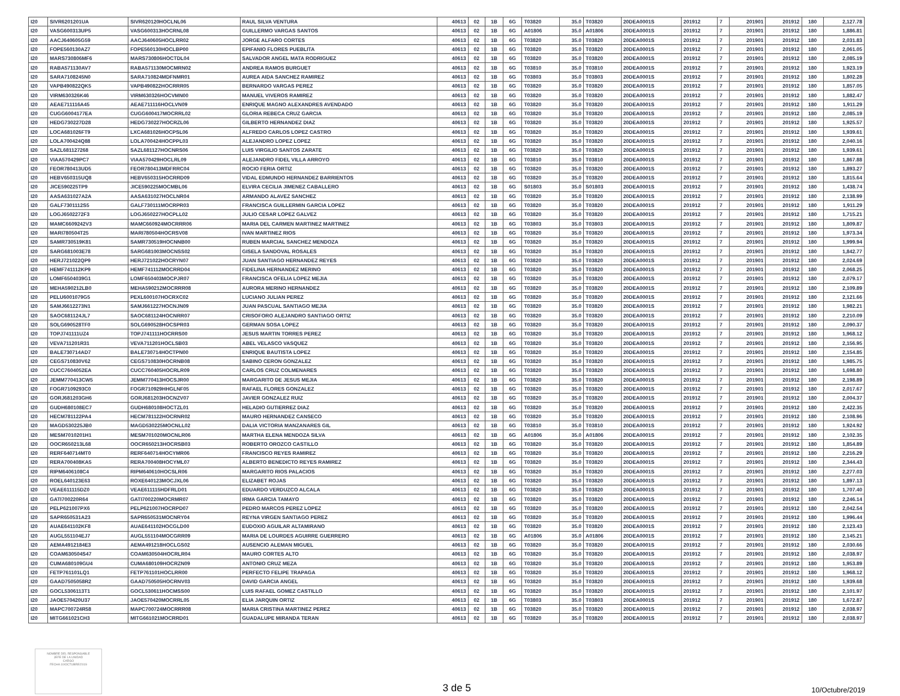| I20 | SIVR6201201UA | SIVR620120HOCLNL06 | RAUL SILVA VENTURA | 40613 | 02 | 1B | 6G | T03820 | 35.0 | T03820 | 20DEA0001S | 201912 | 7 | 201901 | 201912 | 180 | 2,127.78 |
| I20 | VASG600313UP5 | VASG600313HOCRNL08 | GUILLERMO VARGAS SANTOS | 40613 | 02 | 1B | 6G | A01806 | 35.0 | A01806 | 20DEA0001S | 201912 | 7 | 201901 | 201912 | 180 | 1,886.81 |
| I20 | AACJ640605G59 | AACJ640605HOCLRR02 | JORGE ALFARO CORTES | 40613 | 02 | 1B | 6G | T03820 | 35.0 | T03820 | 20DEA0001S | 201912 | 7 | 201901 | 201912 | 180 | 2,031.83 |
| I20 | FOPE560130AZ7 | FOPE560130HOCLBP00 | EPIFANIO FLORES PUEBLITA | 40613 | 02 | 1B | 6G | T03820 | 35.0 | T03820 | 20DEA0001S | 201912 | 7 | 201901 | 201912 | 180 | 2,061.05 |
| I20 | MARS730806MF6 | MARS730806HOCTDL04 | SALVADOR ANGEL MATA RODRIGUEZ | 40613 | 02 | 1B | 6G | T03820 | 35.0 | T03820 | 20DEA0001S | 201912 | 7 | 201901 | 201912 | 180 | 2,085.19 |
| I20 | RABA571130AV7 | RABA571130MOCMRN02 | ANDREA RAMOS BURGUET | 40613 | 02 | 1B | 6G | T03810 | 35.0 | T03810 | 20DEA0001S | 201912 | 7 | 201901 | 201912 | 180 | 1,923.19 |
| I20 | SARA7108245N0 | SARA710824MDFNMR01 | AUREA AIDA SANCHEZ RAMIREZ | 40613 | 02 | 1B | 6G | T03803 | 35.0 | T03803 | 20DEA0001S | 201912 | 7 | 201901 | 201912 | 180 | 1,802.28 |
| I20 | VAPB490822QK5 | VAPB490822HOCRRR05 | BERNARDO VARGAS PEREZ | 40613 | 02 | 1B | 6G | T03820 | 35.0 | T03820 | 20DEA0001S | 201912 | 7 | 201901 | 201912 | 180 | 1,857.05 |
| I20 | VIRM630326K46 | VIRM630326HOCVMN00 | MANUEL VIVEROS RAMIREZ | 40613 | 02 | 1B | 6G | T03820 | 35.0 | T03820 | 20DEA0001S | 201912 | 7 | 201901 | 201912 | 180 | 1,882.47 |
| I20 | AEAE711116A45 | AEAE711116HOCLVN09 | ENRIQUE MAGNO ALEXANDRES AVENDADO | 40613 | 02 | 1B | 6G | T03820 | 35.0 | T03820 | 20DEA0001S | 201912 | 7 | 201901 | 201912 | 180 | 1,911.29 |
| I20 | CUGG6004177EA | CUGG600417MOCRRL02 | GLORIA REBECA CRUZ GARCIA | 40613 | 02 | 1B | 6G | T03820 | 35.0 | T03820 | 20DEA0001S | 201912 | 7 | 201901 | 201912 | 180 | 2,085.19 |
| I20 | HEDG730227D28 | HEDG730227HOCRZL06 | GILBERTO HERNANDEZ DIAZ | 40613 | 02 | 1B | 6G | T03820 | 35.0 | T03820 | 20DEA0001S | 201912 | 7 | 201901 | 201912 | 180 | 1,925.57 |
| I20 | LOCA681026FT9 | LXCA681026HOCPSL06 | ALFREDO CARLOS LOPEZ CASTRO | 40613 | 02 | 1B | 6G | T03820 | 35.0 | T03820 | 20DEA0001S | 201912 | 7 | 201901 | 201912 | 180 | 1,939.61 |
| I20 | LOLA700424Q88 | LOLA700424HOCPPL03 | ALEJANDRO LOPEZ LOPEZ | 40613 | 02 | 1B | 6G | T03820 | 35.0 | T03820 | 20DEA0001S | 201912 | 7 | 201901 | 201912 | 180 | 2,040.16 |
| I20 | SAZL681127268 | SAZL681127HOCNRS06 | LUIS VIRGILIO SANTOS ZARATE | 40613 | 02 | 1B | 6G | T03820 | 35.0 | T03820 | 20DEA0001S | 201912 | 7 | 201901 | 201912 | 180 | 1,939.61 |
| I20 | VIAA570429PC7 | VIAA570429HOCLRL09 | ALEJANDRO FIDEL VILLA ARROYO | 40613 | 02 | 1B | 6G | T03810 | 35.0 | T03810 | 20DEA0001S | 201912 | 7 | 201901 | 201912 | 180 | 1,867.88 |
| I20 | FEOR780413UD5 | FEOR780413MDFRRC04 | ROCIO FERIA ORTIZ | 40613 | 02 | 1B | 6G | T03820 | 35.0 | T03820 | 20DEA0001S | 201912 | 7 | 201901 | 201912 | 180 | 1,893.27 |
| I20 | HEBV650315UQ8 | HEBV650315HOCRRD09 | VIDAL EDMUNDO HERNANDEZ BARRIENTOS | 40613 | 02 | 1B | 6G | T03820 | 35.0 | T03820 | 20DEA0001S | 201912 | 7 | 201901 | 201912 | 180 | 1,815.64 |
| I20 | JICE590225TP9 | JICE590225MOCMBL06 | ELVIRA CECILIA JIMENEZ CABALLERO | 40613 | 02 | 1B | 6G | S01803 | 35.0 | S01803 | 20DEA0001S | 201912 | 7 | 201901 | 201912 | 180 | 1,438.74 |
| I20 | AASA631027A2A | AASA631027HOCLNR04 | ARMANDO ALAVEZ SANCHEZ | 40613 | 02 | 1B | 6G | T03820 | 35.0 | T03820 | 20DEA0001S | 201912 | 7 | 201901 | 201912 | 180 | 2,138.99 |
| I20 | GALF7301112S5 | GALF730111MOCRPR03 | FRANCISCA GUILLERMIN GARCIA LOPEZ | 40613 | 02 | 1B | 6G | T03820 | 35.0 | T03820 | 20DEA0001S | 201912 | 7 | 201901 | 201912 | 180 | 1,911.29 |
| I20 | LOGJ6502272F3 | LOGJ650227HOCPLL02 | JULIO CESAR LOPEZ GALVEZ | 40613 | 02 | 1B | 6G | T03820 | 35.0 | T03820 | 20DEA0001S | 201912 | 7 | 201901 | 201912 | 180 | 1,715.21 |
| I20 | MAMC6609242V3 | MAMC660924MOCRRR06 | MARIA DEL CARMEN MARTINEZ MARTINEZ | 40613 | 02 | 1B | 6G | T03803 | 35.0 | T03803 | 20DEA0001S | 201912 | 7 | 201901 | 201912 | 180 | 1,809.87 |
| I20 | MARI780504T25 | MARI780504HOCRSV08 | IVAN MARTINEZ RIOS | 40613 | 02 | 1B | 6G | T03820 | 35.0 | T03820 | 20DEA0001S | 201912 | 7 | 201901 | 201912 | 180 | 1,973.34 |
| I20 | SAMR730519K81 | SAMR730519HOCNNB00 | RUBEN MARCIAL SANCHEZ MENDOZA | 40613 | 02 | 1B | 6G | T03820 | 35.0 | T03820 | 20DEA0001S | 201912 | 7 | 201901 | 201912 | 180 | 1,999.94 |
| I20 | SARG681003E78 | SARG681003MOCNSS02 | GISELA SANDOVAL ROSALES | 40613 | 02 | 1B | 6G | T03820 | 35.0 | T03820 | 20DEA0001S | 201912 | 7 | 201901 | 201912 | 180 | 1,842.77 |
| I20 | HERJ721022QP9 | HERJ721022HOCRYN07 | JUAN SANTIAGO HERNANDEZ REYES | 40613 | 02 | 1B | 6G | T03820 | 35.0 | T03820 | 20DEA0001S | 201912 | 7 | 201901 | 201912 | 180 | 2,024.69 |
| I20 | HEMF741112KP9 | HEMF741112MOCRRD04 | FIDELINA HERNANDEZ MERINO | 40613 | 02 | 1B | 6G | T03820 | 35.0 | T03820 | 20DEA0001S | 201912 | 7 | 201901 | 201912 | 180 | 2,068.25 |
| I20 | LOMF6504039G1 | LOMF650403MOCPJR07 | FRANCISCA OFELIA LOPEZ MEJIA | 40613 | 02 | 1B | 6G | T03820 | 35.0 | T03820 | 20DEA0001S | 201912 | 7 | 201901 | 201912 | 180 | 2,079.17 |
| I20 | MEHA590212LB0 | MEHA590212MOCRRR08 | AURORA MERINO HERNANDEZ | 40613 | 02 | 1B | 6G | T03820 | 35.0 | T03820 | 20DEA0001S | 201912 | 7 | 201901 | 201912 | 180 | 2,109.89 |
| I20 | PELU6001079G5 | PEXL600107HOCRXC02 | LUCIANO JULIAN PEREZ | 40613 | 02 | 1B | 6G | T03820 | 35.0 | T03820 | 20DEA0001S | 201912 | 7 | 201901 | 201912 | 180 | 2,121.66 |
| I20 | SAMJ6612273N1 | SAMJ661227HOCNJN09 | JUAN PASCUAL SANTIAGO MEJIA | 40613 | 02 | 1B | 6G | T03820 | 35.0 | T03820 | 20DEA0001S | 201912 | 7 | 201901 | 201912 | 180 | 1,982.21 |
| I20 | SAOC681124JL7 | SAOC681124HOCNRR07 | CRISOFORO ALEJANDRO SANTIAGO ORTIZ | 40613 | 02 | 1B | 6G | T03820 | 35.0 | T03820 | 20DEA0001S | 201912 | 7 | 201901 | 201912 | 180 | 2,210.09 |
| I20 | SOLG690528TF0 | SOLG690528HOCSPR03 | GERMAN SOSA LOPEZ | 40613 | 02 | 1B | 6G | T03820 | 35.0 | T03820 | 20DEA0001S | 201912 | 7 | 201901 | 201912 | 180 | 2,090.37 |
| I20 | TOPJ741111UZ4 | TOPJ741111HOCRRS00 | JESUS MARTIN TORRES PEREZ | 40613 | 02 | 1B | 6G | T03820 | 35.0 | T03820 | 20DEA0001S | 201912 | 7 | 201901 | 201912 | 180 | 1,968.12 |
| I20 | VEVA711201R31 | VEVA711201HOCLSB03 | ABEL VELASCO VASQUEZ | 40613 | 02 | 1B | 6G | T03820 | 35.0 | T03820 | 20DEA0001S | 201912 | 7 | 201901 | 201912 | 180 | 2,156.95 |
| I20 | BALE730714AD7 | BALE730714HOCTPN00 | ENRIQUE BAUTISTA LOPEZ | 40613 | 02 | 1B | 6G | T03820 | 35.0 | T03820 | 20DEA0001S | 201912 | 7 | 201901 | 201912 | 180 | 2,154.85 |
| I20 | CEGS710830V62 | CEGS710830HOCRNB08 | SABINO CERON GONZALEZ | 40613 | 02 | 1B | 6G | T03820 | 35.0 | T03820 | 20DEA0001S | 201912 | 7 | 201901 | 201912 | 180 | 1,985.75 |
| I20 | CUCC7604052EA | CUCC760405HOCRLR09 | CARLOS CRUZ COLMENARES | 40613 | 02 | 1B | 6G | T03820 | 35.0 | T03820 | 20DEA0001S | 201912 | 7 | 201901 | 201912 | 180 | 1,698.80 |
| I20 | JEMM770413CW5 | JEMM770413HOCSJR00 | MARGARITO DE JESUS MEJIA | 40613 | 02 | 1B | 6G | T03820 | 35.0 | T03820 | 20DEA0001S | 201912 | 7 | 201901 | 201912 | 180 | 2,198.89 |
| I20 | FOGR7109293C0 | FOGR710929HHGLNF05 | RAFAEL FLORES GONZALEZ | 40613 | 02 | 1B | 6G | T03820 | 35.0 | T03820 | 20DEA0001S | 201912 | 7 | 201901 | 201912 | 180 | 2,017.67 |
| I20 | GORJ681203GH6 | GORJ681203HOCNZV07 | JAVIER GONZALEZ RUIZ | 40613 | 02 | 1B | 6G | T03820 | 35.0 | T03820 | 20DEA0001S | 201912 | 7 | 201901 | 201912 | 180 | 2,004.37 |
| I20 | GUDH680108EC7 | GUDH680108HOCTZL01 | HELADIO GUTIERREZ DIAZ | 40613 | 02 | 1B | 6G | T03820 | 35.0 | T03820 | 20DEA0001S | 201912 | 7 | 201901 | 201912 | 180 | 2,422.35 |
| I20 | HECM781122PA4 | HECM781122HOCRNR02 | MAURO HERNANDEZ CANSECO | 40613 | 02 | 1B | 6G | T03820 | 35.0 | T03820 | 20DEA0001S | 201912 | 7 | 201901 | 201912 | 180 | 2,108.96 |
| I20 | MAGD530225JB0 | MAGD530225MOCNLL02 | DALIA VICTORIA MANZANARES GIL | 40613 | 02 | 1B | 6G | T03810 | 35.0 | T03810 | 20DEA0001S | 201912 | 7 | 201901 | 201912 | 180 | 1,924.92 |
| I20 | MESM7010201H1 | MESM701020MOCNLR06 | MARTHA ELENA MENDOZA SILVA | 40613 | 02 | 1B | 6G | A01806 | 35.0 | A01806 | 20DEA0001S | 201912 | 7 | 201901 | 201912 | 180 | 2,102.35 |
| I20 | OOCR650213L68 | OOCR650213HOCRSB03 | ROBERTO OROZCO CASTILLO | 40613 | 02 | 1B | 6G | T03820 | 35.0 | T03820 | 20DEA0001S | 201912 | 7 | 201901 | 201912 | 180 | 1,854.89 |
| I20 | RERF640714MT0 | RERF640714HOCYMR06 | FRANCISCO REYES RAMIREZ | 40613 | 02 | 1B | 6G | T03820 | 35.0 | T03820 | 20DEA0001S | 201912 | 7 | 201901 | 201912 | 180 | 2,216.29 |
| I20 | RERA700408KA5 | RERA700408HOCYML07 | ALBERTO BENEDICTO REYES RAMIREZ | 40613 | 02 | 1B | 6G | T03820 | 35.0 | T03820 | 20DEA0001S | 201912 | 7 | 201901 | 201912 | 180 | 2,344.43 |
| I20 | RIPM6406108C4 | RIPM640610HOCSLR06 | MARGARITO RIOS PALACIOS | 40613 | 02 | 1B | 6G | T03820 | 35.0 | T03820 | 20DEA0001S | 201912 | 7 | 201901 | 201912 | 180 | 2,277.03 |
| I20 | ROEL640123E63 | ROXE640123MOCJXL06 | ELIZABET ROJAS | 40613 | 02 | 1B | 6G | T03820 | 35.0 | T03820 | 20DEA0001S | 201912 | 7 | 201901 | 201912 | 180 | 1,897.13 |
| I20 | VEAE611115DZ0 | VEAE611115HDFRLD01 | EDUARDO VERDUZCO ALCALA | 40613 | 02 | 1B | 6G | T03820 | 35.0 | T03820 | 20DEA0001S | 201912 | 7 | 201901 | 201912 | 180 | 1,707.40 |
| I20 | GATI700220R64 | GATI700220MOCRMR07 | IRMA GARCIA TAMAYO | 40613 | 02 | 1B | 6G | T03820 | 35.0 | T03820 | 20DEA0001S | 201912 | 7 | 201901 | 201912 | 180 | 2,246.14 |
| I20 | PELP621007PX6 | PELP621007HOCRPD07 | PEDRO MARCOS PEREZ LOPEZ | 40613 | 02 | 1B | 6G | T03820 | 35.0 | T03820 | 20DEA0001S | 201912 | 7 | 201901 | 201912 | 180 | 2,042.54 |
| I20 | SAPR650531A23 | SAPR650531MOCNRY04 | REYNA VIRGEN SANTIAGO PEREZ | 40613 | 02 | 1B | 6G | T03820 | 35.0 | T03820 | 20DEA0001S | 201912 | 7 | 201901 | 201912 | 180 | 1,996.44 |
| I20 | AUAE641102KF8 | AUAE641102HOCGLD00 | EUDOXIO AGUILAR ALTAMIRANO | 40613 | 02 | 1B | 6G | T03820 | 35.0 | T03820 | 20DEA0001S | 201912 | 7 | 201901 | 201912 | 180 | 2,123.43 |
| I20 | AUGL551104EJ7 | AUGL551104MOCGRR09 | MARIA DE LOURDES AGUIRRE GUERRERO | 40613 | 02 | 1B | 6G | A01806 | 35.0 | A01806 | 20DEA0001S | 201912 | 7 | 201901 | 201912 | 180 | 2,145.21 |
| I20 | AEMA4912184E3 | AEMA491218HOCLGS02 | AUSENCIO ALEMAN MIGUEL | 40613 | 02 | 1B | 6G | T03820 | 35.0 | T03820 | 20DEA0001S | 201912 | 7 | 201901 | 201912 | 180 | 2,030.66 |
| I20 | COAM630504S47 | COAM630504HOCRLR04 | MAURO CORTES ALTO | 40613 | 02 | 1B | 6G | T03820 | 35.0 | T03820 | 20DEA0001S | 201912 | 7 | 201901 | 201912 | 180 | 2,038.97 |
| I20 | CUMA680109GU4 | CUMA680109HOCRZN09 | ANTONIO CRUZ MEZA | 40613 | 02 | 1B | 6G | T03820 | 35.0 | T03820 | 20DEA0001S | 201912 | 7 | 201901 | 201912 | 180 | 1,953.89 |
| I20 | FETP761101LQ1 | FETP761101HOCLRR00 | PERFECTO FELIPE TRAPAGA | 40613 | 02 | 1B | 6G | T03820 | 35.0 | T03820 | 20DEA0001S | 201912 | 7 | 201901 | 201912 | 180 | 1,968.12 |
| I20 | GAAD7505058R2 | GAAD750505HOCRNV03 | DAVID GARCIA ANGEL | 40613 | 02 | 1B | 6G | T03820 | 35.0 | T03820 | 20DEA0001S | 201912 | 7 | 201901 | 201912 | 180 | 1,939.68 |
| I20 | GOCL5306113T1 | GOCL530611HOCMSS00 | LUIS RAFAEL GOMEZ CASTILLO | 40613 | 02 | 1B | 6G | T03820 | 35.0 | T03820 | 20DEA0001S | 201912 | 7 | 201901 | 201912 | 180 | 2,101.97 |
| I20 | JAOE570420U37 | JAOE570420MOCRRL05 | ELIA JARQUIN ORTIZ | 40613 | 02 | 1B | 6G | T03803 | 35.0 | T03803 | 20DEA0001S | 201912 | 7 | 201901 | 201912 | 180 | 1,672.87 |
| I20 | MAPC700724R58 | MAPC700724MOCRRR08 | MARIA CRISTINA MARTINEZ PEREZ | 40613 | 02 | 1B | 6G | T03820 | 35.0 | T03820 | 20DEA0001S | 201912 | 7 | 201901 | 201912 | 180 | 2,038.97 |
| I20 | MITG661021CH3 | MITG661021MOCRRD01 | GUADALUPE MIRANDA TERAN | 40613 | 02 | 1B | 6G | T03820 | 35.0 | T03820 | 20DEA0001S | 201912 | 7 | 201901 | 201912 | 180 | 2,038.97 |
NOMBRE DEL RESPONSABLE
JEFE DE LA UNIDAD
CARGO
FECHA 10/OCTUBRE/2019
3 de 5
10/Octubre/2019